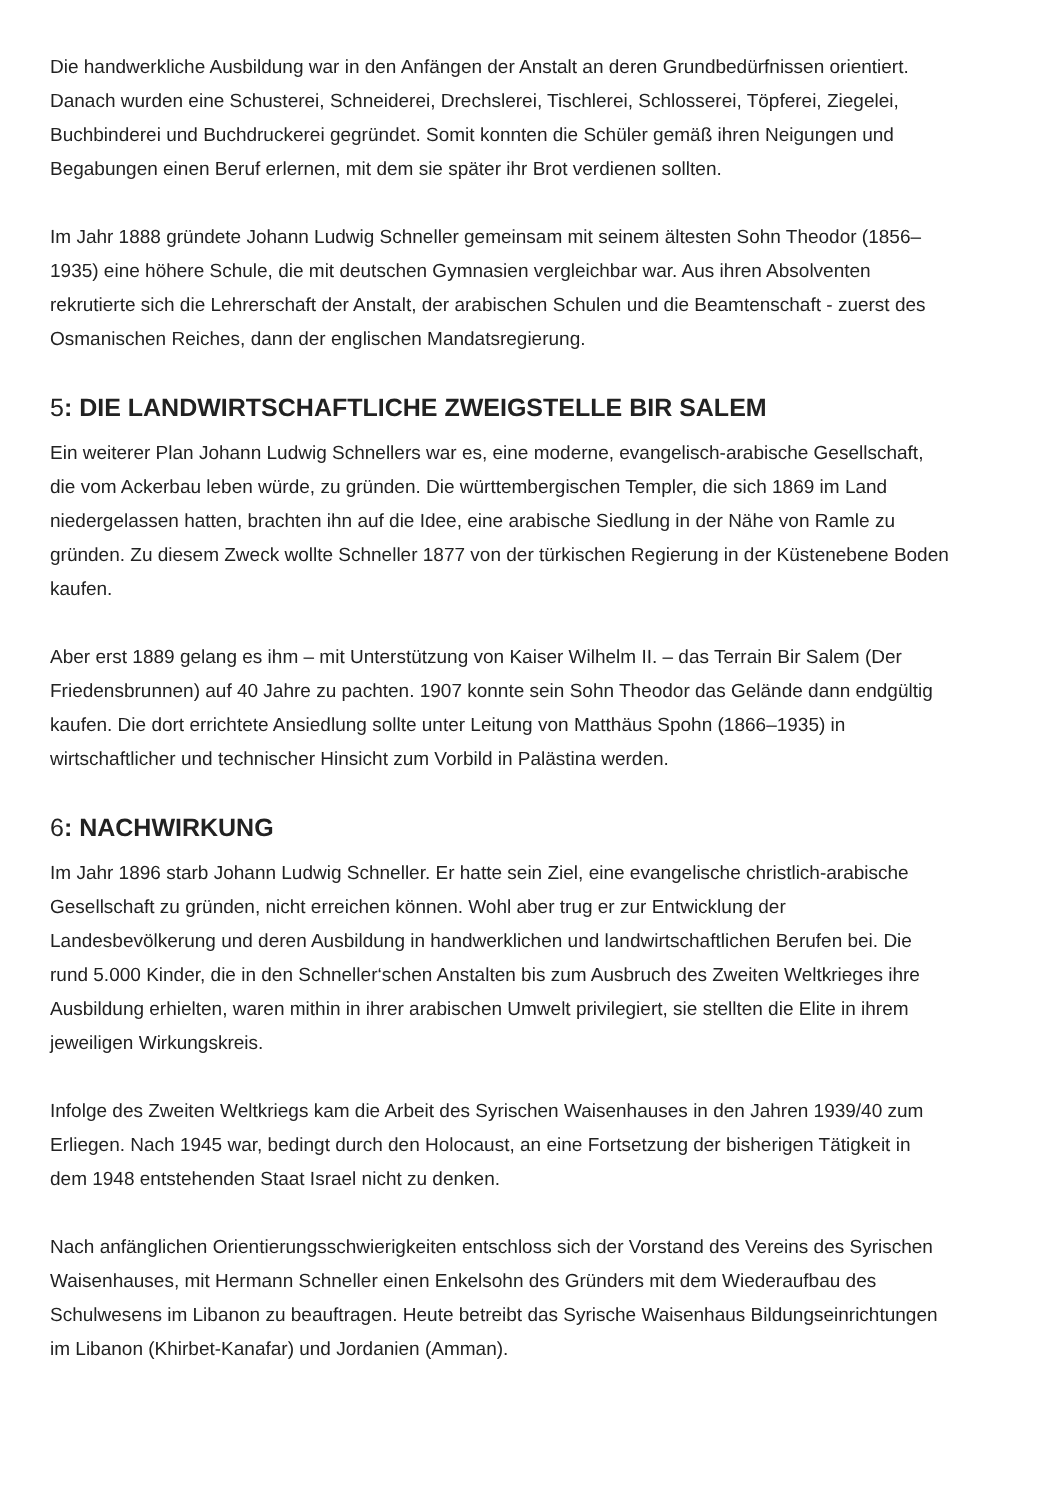Die handwerkliche Ausbildung war in den Anfängen der Anstalt an deren Grundbedürfnissen orientiert. Danach wurden eine Schusterei, Schneiderei, Drechslerei, Tischlerei, Schlosserei, Töpferei, Ziegelei, Buchbinderei und Buchdruckerei gegründet. Somit konnten die Schüler gemäß ihren Neigungen und Begabungen einen Beruf erlernen, mit dem sie später ihr Brot verdienen sollten.
Im Jahr 1888 gründete Johann Ludwig Schneller gemeinsam mit seinem ältesten Sohn Theodor (1856–1935) eine höhere Schule, die mit deutschen Gymnasien vergleichbar war. Aus ihren Absolventen rekrutierte sich die Lehrerschaft der Anstalt, der arabischen Schulen und die Beamtenschaft - zuerst des Osmanischen Reiches, dann der englischen Mandatsregierung.
5: DIE LANDWIRTSCHAFTLICHE ZWEIGSTELLE BIR SALEM
Ein weiterer Plan Johann Ludwig Schnellers war es, eine moderne, evangelisch-arabische Gesellschaft, die vom Ackerbau leben würde, zu gründen. Die württembergischen Templer, die sich 1869 im Land niedergelassen hatten, brachten ihn auf die Idee, eine arabische Siedlung in der Nähe von Ramle zu gründen. Zu diesem Zweck wollte Schneller 1877 von der türkischen Regierung in der Küstenebene Boden kaufen.
Aber erst 1889 gelang es ihm – mit Unterstützung von Kaiser Wilhelm II. – das Terrain Bir Salem (Der Friedensbrunnen) auf 40 Jahre zu pachten. 1907 konnte sein Sohn Theodor das Gelände dann endgültig kaufen. Die dort errichtete Ansiedlung sollte unter Leitung von Matthäus Spohn (1866–1935) in wirtschaftlicher und technischer Hinsicht zum Vorbild in Palästina werden.
6: NACHWIRKUNG
Im Jahr 1896 starb Johann Ludwig Schneller. Er hatte sein Ziel, eine evangelische christlich-arabische Gesellschaft zu gründen, nicht erreichen können. Wohl aber trug er zur Entwicklung der Landesbevölkerung und deren Ausbildung in handwerklichen und landwirtschaftlichen Berufen bei. Die rund 5.000 Kinder, die in den Schneller‘schen Anstalten bis zum Ausbruch des Zweiten Weltkrieges ihre Ausbildung erhielten, waren mithin in ihrer arabischen Umwelt privilegiert, sie stellten die Elite in ihrem jeweiligen Wirkungskreis.
Infolge des Zweiten Weltkriegs kam die Arbeit des Syrischen Waisenhauses in den Jahren 1939/40 zum Erliegen. Nach 1945 war, bedingt durch den Holocaust, an eine Fortsetzung der bisherigen Tätigkeit in dem 1948 entstehenden Staat Israel nicht zu denken.
Nach anfänglichen Orientierungsschwierigkeiten entschloss sich der Vorstand des Vereins des Syrischen Waisenhauses, mit Hermann Schneller einen Enkelsohn des Gründers mit dem Wiederaufbau des Schulwesens im Libanon zu beauftragen. Heute betreibt das Syrische Waisenhaus Bildungseinrichtungen im Libanon (Khirbet-Kanafar) und Jordanien (Amman).